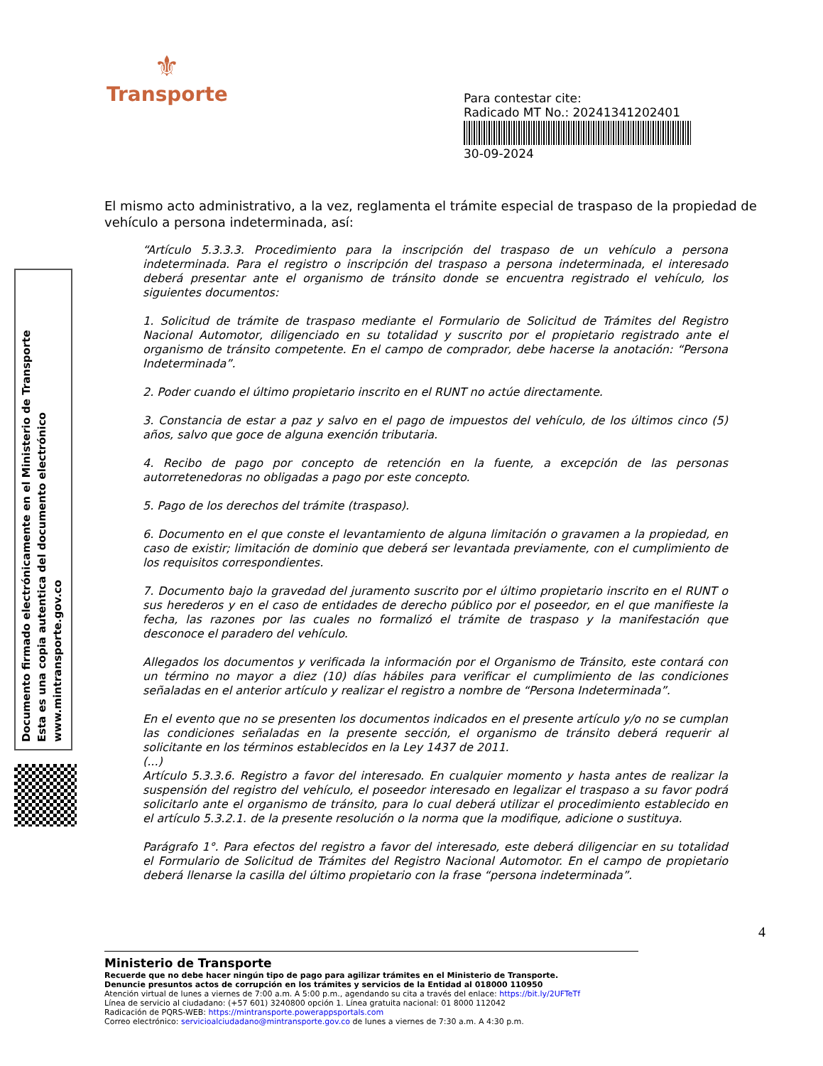⚜
Transporte
Para contestar cite:
Radicado MT No.: 20241341202401
30-09-2024
Documento firmado electrónicamente en el Ministerio de Transporte
Esta es una copia autentica del documento electrónico
www.mintransporte.gov.co
El mismo acto administrativo, a la vez, reglamenta el trámite especial de traspaso de la propiedad de vehículo a persona indeterminada, así:
“Artículo 5.3.3.3. Procedimiento para la inscripción del traspaso de un vehículo a persona indeterminada. Para el registro o inscripción del traspaso a persona indeterminada, el interesado deberá presentar ante el organismo de tránsito donde se encuentra registrado el vehículo, los siguientes documentos:
1. Solicitud de trámite de traspaso mediante el Formulario de Solicitud de Trámites del Registro Nacional Automotor, diligenciado en su totalidad y suscrito por el propietario registrado ante el organismo de tránsito competente. En el campo de comprador, debe hacerse la anotación: “Persona Indeterminada”.
2. Poder cuando el último propietario inscrito en el RUNT no actúe directamente.
3. Constancia de estar a paz y salvo en el pago de impuestos del vehículo, de los últimos cinco (5) años, salvo que goce de alguna exención tributaria.
4. Recibo de pago por concepto de retención en la fuente, a excepción de las personas autorretenedoras no obligadas a pago por este concepto.
5. Pago de los derechos del trámite (traspaso).
6. Documento en el que conste el levantamiento de alguna limitación o gravamen a la propiedad, en caso de existir; limitación de dominio que deberá ser levantada previamente, con el cumplimiento de los requisitos correspondientes.
7. Documento bajo la gravedad del juramento suscrito por el último propietario inscrito en el RUNT o sus herederos y en el caso de entidades de derecho público por el poseedor, en el que manifieste la fecha, las razones por las cuales no formalizó el trámite de traspaso y la manifestación que desconoce el paradero del vehículo.
Allegados los documentos y verificada la información por el Organismo de Tránsito, este contará con un término no mayor a diez (10) días hábiles para verificar el cumplimiento de las condiciones señaladas en el anterior artículo y realizar el registro a nombre de “Persona Indeterminada”.
En el evento que no se presenten los documentos indicados en el presente artículo y/o no se cumplan las condiciones señaladas en la presente sección, el organismo de tránsito deberá requerir al solicitante en los términos establecidos en la Ley 1437 de 2011.
(...)
Artículo 5.3.3.6. Registro a favor del interesado. En cualquier momento y hasta antes de realizar la suspensión del registro del vehículo, el poseedor interesado en legalizar el traspaso a su favor podrá solicitarlo ante el organismo de tránsito, para lo cual deberá utilizar el procedimiento establecido en el artículo 5.3.2.1. de la presente resolución o la norma que la modifique, adicione o sustituya.
Parágrafo 1°. Para efectos del registro a favor del interesado, este deberá diligenciar en su totalidad el Formulario de Solicitud de Trámites del Registro Nacional Automotor. En el campo de propietario deberá llenarse la casilla del último propietario con la frase “persona indeterminada”.
4
Ministerio de Transporte
Recuerde que no debe hacer ningún tipo de pago para agilizar trámites en el Ministerio de Transporte.
Denuncie presuntos actos de corrupción en los trámites y servicios de la Entidad al 018000 110950
Atención virtual de lunes a viernes de 7:00 a.m. A 5:00 p.m., agendando su cita a través del enlace: https://bit.ly/2UFTeTf
Línea de servicio al ciudadano: (+57 601) 3240800 opción 1. Línea gratuita nacional: 01 8000 112042
Radicación de PQRS-WEB: https://mintransporte.powerappsportals.com
Correo electrónico: servicioalciudadano@mintransporte.gov.co de lunes a viernes de 7:30 a.m. A 4:30 p.m.